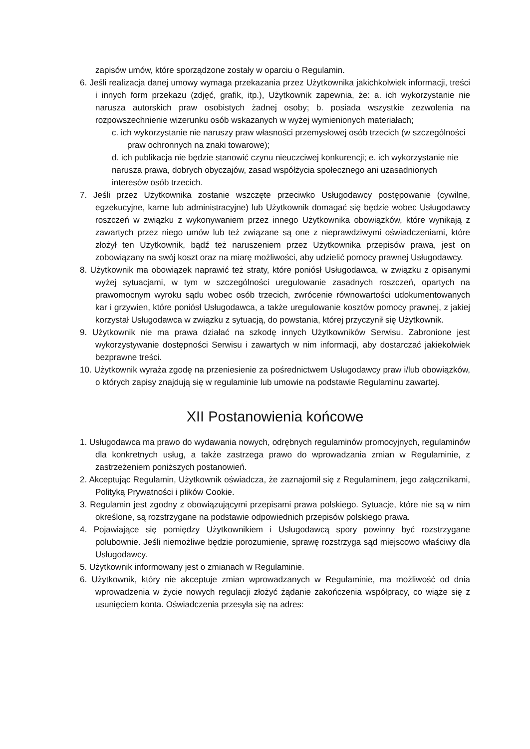zapisów umów, które sporządzone zostały w oparciu o Regulamin.
6. Jeśli realizacja danej umowy wymaga przekazania przez Użytkownika jakichkolwiek informacji, treści i innych form przekazu (zdjęć, grafik, itp.), Użytkownik zapewnia, że: a. ich wykorzystanie nie narusza autorskich praw osobistych żadnej osoby; b. posiada wszystkie zezwolenia na rozpowszechnienie wizerunku osób wskazanych w wyżej wymienionych materiałach;
c. ich wykorzystanie nie naruszy praw własności przemysłowej osób trzecich (w szczególności praw ochronnych na znaki towarowe);
d. ich publikacja nie będzie stanowić czynu nieuczciwej konkurencji; e. ich wykorzystanie nie narusza prawa, dobrych obyczajów, zasad współżycia społecznego ani uzasadnionych interesów osób trzecich.
7. Jeśli przez Użytkownika zostanie wszczęte przeciwko Usługodawcy postępowanie (cywilne, egzekucyjne, karne lub administracyjne) lub Użytkownik domagać się będzie wobec Usługodawcy roszczeń w związku z wykonywaniem przez innego Użytkownika obowiązków, które wynikają z zawartych przez niego umów lub też związane są one z nieprawdziwymi oświadczeniami, które złożył ten Użytkownik, bądź też naruszeniem przez Użytkownika przepisów prawa, jest on zobowiązany na swój koszt oraz na miarę możliwości, aby udzielić pomocy prawnej Usługodawcy.
8. Użytkownik ma obowiązek naprawić też straty, które poniósł Usługodawca, w związku z opisanymi wyżej sytuacjami, w tym w szczególności uregulowanie zasadnych roszczeń, opartych na prawomocnym wyroku sądu wobec osób trzecich, zwrócenie równowartości udokumentowanych kar i grzywien, które poniósł Usługodawca, a także uregulowanie kosztów pomocy prawnej, z jakiej korzystał Usługodawca w związku z sytuacją, do powstania, której przyczynił się Użytkownik.
9. Użytkownik nie ma prawa działać na szkodę innych Użytkowników Serwisu. Zabronione jest wykorzystywanie dostępności Serwisu i zawartych w nim informacji, aby dostarczać jakiekolwiek bezprawne treści.
10. Użytkownik wyraża zgodę na przeniesienie za pośrednictwem Usługodawcy praw i/lub obowiązków, o których zapisy znajdują się w regulaminie lub umowie na podstawie Regulaminu zawartej.
XII Postanowienia końcowe
1. Usługodawca ma prawo do wydawania nowych, odrębnych regulaminów promocyjnych, regulaminów dla konkretnych usług, a także zastrzega prawo do wprowadzania zmian w Regulaminie, z zastrzeżeniem poniższych postanowień.
2. Akceptując Regulamin, Użytkownik oświadcza, że zaznajomił się z Regulaminem, jego załącznikami, Polityką Prywatności i plików Cookie.
3. Regulamin jest zgodny z obowiązującymi przepisami prawa polskiego. Sytuacje, które nie są w nim określone, są rozstrzygane na podstawie odpowiednich przepisów polskiego prawa.
4. Pojawiające się pomiędzy Użytkownikiem i Usługodawcą spory powinny być rozstrzygane polubownie. Jeśli niemożliwe będzie porozumienie, sprawę rozstrzyga sąd miejscowo właściwy dla Usługodawcy.
5. Użytkownik informowany jest o zmianach w Regulaminie.
6. Użytkownik, który nie akceptuje zmian wprowadzanych w Regulaminie, ma możliwość od dnia wprowadzenia w życie nowych regulacji złożyć żądanie zakończenia współpracy, co wiąże się z usunięciem konta. Oświadczenia przesyła się na adres: